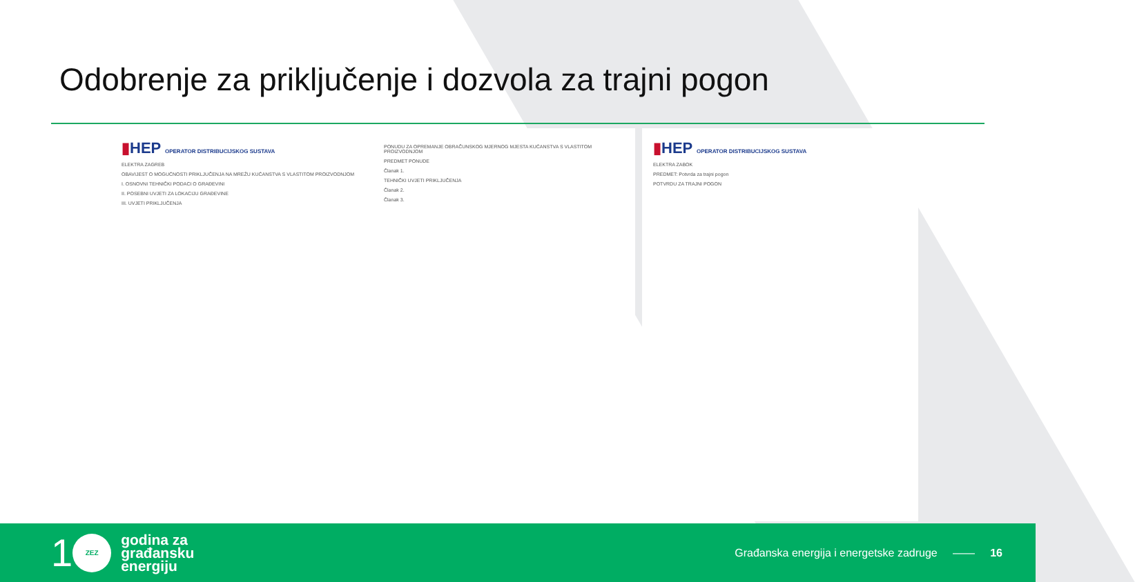Odobrenje za priključenje i dozvola za trajni pogon
▮HEP OPERATOR DISTRIBUCIJSKOG SUSTAVA
ELEKTRA ZAGREB
OBAVIJEST O MOGUĆNOSTI PRIKLJUČENJA NA MREŽU KUĆANSTVA S VLASTITOM PROIZVODNJOM
I. OSNOVNI TEHNIČKI PODACI O GRAĐEVINI
II. POSEBNI UVJETI ZA LOKACIJU GRAĐEVINE
III. UVJETI PRIKLJUČENJA
PONUDU ZA OPREMANJE OBRAČUNSKOG MJERNOG MJESTA KUĆANSTVA S VLASTITOM PROIZVODNJOM
PREDMET PONUDE
Članak 1.
TEHNIČKI UVJETI PRIKLJUČENJA
Članak 2.
Članak 3.
▮HEP OPERATOR DISTRIBUCIJSKOG SUSTAVA
ELEKTRA ZABOK
PREDMET: Potvrda za trajni pogon
POTVRDU ZA TRAJNI POGON
1
ZEZ
godina za
građansku
energiju
Građanska energija i energetske zadruge —— 16